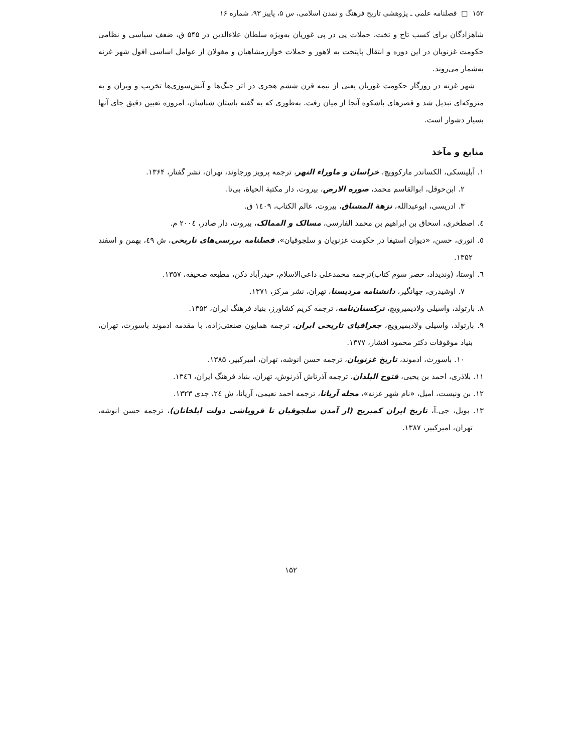۱۵۲ □ فصلنامه علمی ـ پژوهشی تاریخ فرهنگ و تمدن اسلامی، س ۵، پاییز ۹۳، شماره ۱۶
شاهزادگان برای کسب تاج و تخت، حملات پی در پی غوریان به‌ویژه سلطان علاءالدین در ۵۴۵ ق، ضعف سیاسی و نظامی حکومت غزنویان در این دوره و انتقال پایتخت به لاهور و حملات خوارزمشاهیان و مغولان از عوامل اساسی افول شهر غزنه به‌شمار می‌روند.
شهر غزنه در روزگار حکومت غوریان یعنی از نیمه قرن ششم هجری در اثر جنگ‌ها و آتش‌سوزی‌ها تخریب و ویران و به متروکه‌ای تبدیل شد و قصرهای باشکوه آنجا از میان رفت. به‌طوری که به گفته باستان شناسان، امروزه تعیین دقیق جای آنها بسیار دشوار است.
منابع و مآخذ
۱. آبلینسکی، الکساندر مارکوویچ، خراسان و ماوراء النهر، ترجمه پرویز ورجاوند، تهران، نشر گفتار، ۱۳۶۴.
۲. ابن‌حوقل، ابوالقاسم محمد، صوره الارض، بیروت، دار مکتبة الحیاة، بی‌تا.
۳. ادریسی، ابوعبدالله، نزهة المشتاق، بیروت، عالم الکتاب، ١٤٠٩ ق.
٤. اصطخری، اسحاق بن ابراهیم بن محمد الفارسی، مسالک و الممالک، بیروت، دار صادر، ٢٠٠٤ م.
٥. انوری، حسن، «دیوان استیفا در حکومت غزنویان و سلجوقیان»، فصلنامه بررسی‌های تاریخی، ش ٤٩، بهمن و اسفند ۱۳۵۲.
٦. اوستا، (وندیداد، حصر سوم کتاب)ترجمه محمدعلی داعی‌الاسلام، حیدرآباد دکن، مطبعه صحیفه، ۱۳۵۷.
۷. اوشیدری، جهانگیر، دانشنامه مزدیسنا، تهران، نشر مرکز، ۱۳۷۱.
۸. بارتولد، واسیلی ولادیمیرویچ، ترکستان‌نامه، ترجمه کریم کشاورز، بنیاد فرهنگ ایران، ۱۳۵۲.
۹. بارتولد، واسیلی ولادیمیرویچ، جغرافیای تاریخی ایران، ترجمه همایون صنعتی‌زاده، با مقدمه ادموند باسورث، تهران، بنیاد موقوفات دکتر محمود افشار، ۱۳۷۷.
۱۰. باسورث، ادموند، تاریخ غزنویان، ترجمه حسن انوشه، تهران، امیرکبیر، ۱۳۸۵.
۱۱. بلاذری، احمد بن یحیی، فتوح البلدان، ترجمه آذرتاش آذرنوش، تهران، بنیاد فرهنگ ایران، ۱۳٤٦.
۱۲. بن ونیست، امیل، «نام شهر غزنه»، مجله آریانا، ترجمه احمد نعیمی، آریانا، ش ٢٤، جدی ۱۳۲۳.
۱۳. بویل، جی.آ، تاریخ ایران کمبریج (از آمدن سلجوقیان تا فروپاشی دولت ایلخانان)، ترجمه حسن انوشه، تهران، امیرکبیر، ۱۳۸۷.
۱۵۲